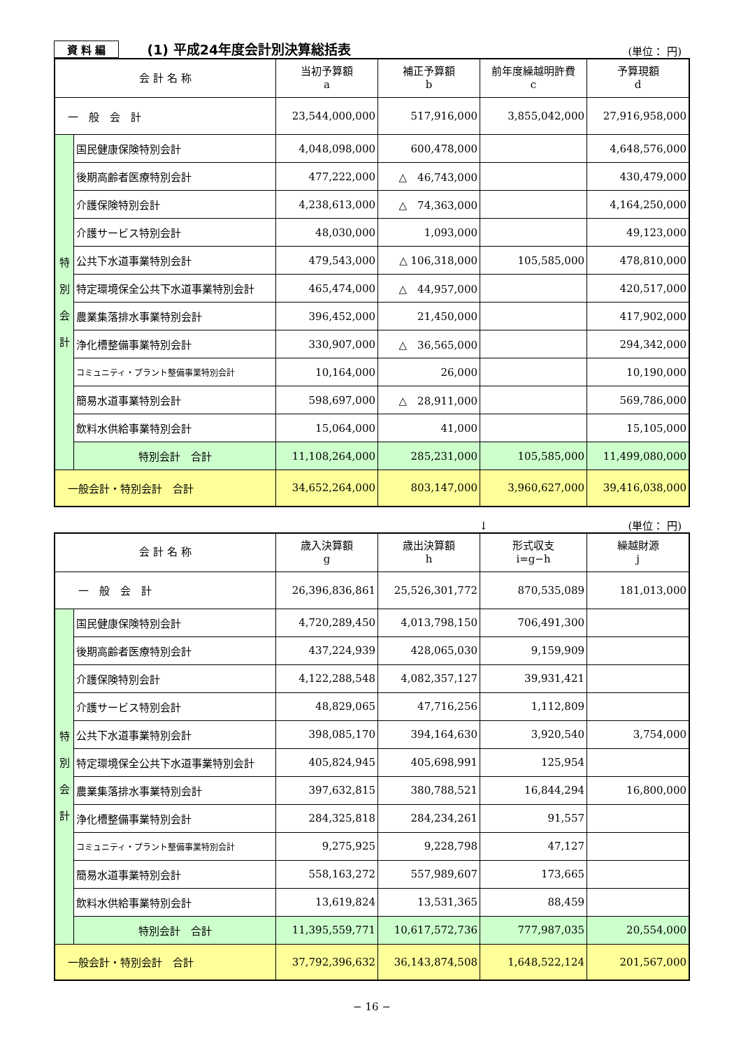資 料 編 (1) 平成24年度会計別決算総括表 (単位： 円)
| 会 計 名 称 | | 当初予算額 a | 補正予算額 b | 前年度繰越明許費 c | 予算現額 d |
| --- | --- | --- | --- | --- | --- |
| 一 般 会 計 | | 23,544,000,000 | 517,916,000 | 3,855,042,000 | 27,916,958,000 |
| 特 別 会 計 | 国民健康保険特別会計 | 4,048,098,000 | 600,478,000 | | 4,648,576,000 |
| | 後期高齢者医療特別会計 | 477,222,000 | △ 46,743,000 | | 430,479,000 |
| | 介護保険特別会計 | 4,238,613,000 | △ 74,363,000 | | 4,164,250,000 |
| | 介護サービス特別会計 | 48,030,000 | 1,093,000 | | 49,123,000 |
| | 公共下水道事業特別会計 | 479,543,000 | △ 106,318,000 | 105,585,000 | 478,810,000 |
| | 特定環境保全公共下水道事業特別会計 | 465,474,000 | △ 44,957,000 | | 420,517,000 |
| | 農業集落排水事業特別会計 | 396,452,000 | 21,450,000 | | 417,902,000 |
| | 浄化槽整備事業特別会計 | 330,907,000 | △ 36,565,000 | | 294,342,000 |
| | コミュニティ・プラント整備事業特別会計 | 10,164,000 | 26,000 | | 10,190,000 |
| | 簡易水道事業特別会計 | 598,697,000 | △ 28,911,000 | | 569,786,000 |
| | 飲料水供給事業特別会計 | 15,064,000 | 41,000 | | 15,105,000 |
| | 特別会計 合計 | 11,108,264,000 | 285,231,000 | 105,585,000 | 11,499,080,000 |
| 一般会計・特別会計 合計 | | 34,652,264,000 | 803,147,000 | 3,960,627,000 | 39,416,038,000 |
↓ (単位： 円)
| 会 計 名 称 | | 歳入決算額 g | 歳出決算額 h | 形式収支 i=g−h | 繰越財源 j |
| --- | --- | --- | --- | --- | --- |
| 一 般 会 計 | | 26,396,836,861 | 25,526,301,772 | 870,535,089 | 181,013,000 |
| 特 別 会 計 | 国民健康保険特別会計 | 4,720,289,450 | 4,013,798,150 | 706,491,300 | |
| | 後期高齢者医療特別会計 | 437,224,939 | 428,065,030 | 9,159,909 | |
| | 介護保険特別会計 | 4,122,288,548 | 4,082,357,127 | 39,931,421 | |
| | 介護サービス特別会計 | 48,829,065 | 47,716,256 | 1,112,809 | |
| | 公共下水道事業特別会計 | 398,085,170 | 394,164,630 | 3,920,540 | 3,754,000 |
| | 特定環境保全公共下水道事業特別会計 | 405,824,945 | 405,698,991 | 125,954 | |
| | 農業集落排水事業特別会計 | 397,632,815 | 380,788,521 | 16,844,294 | 16,800,000 |
| | 浄化槽整備事業特別会計 | 284,325,818 | 284,234,261 | 91,557 | |
| | コミュニティ・プラント整備事業特別会計 | 9,275,925 | 9,228,798 | 47,127 | |
| | 簡易水道事業特別会計 | 558,163,272 | 557,989,607 | 173,665 | |
| | 飲料水供給事業特別会計 | 13,619,824 | 13,531,365 | 88,459 | |
| | 特別会計 合計 | 11,395,559,771 | 10,617,572,736 | 777,987,035 | 20,554,000 |
| 一般会計・特別会計 合計 | | 37,792,396,632 | 36,143,874,508 | 1,648,522,124 | 201,567,000 |
− 16 −